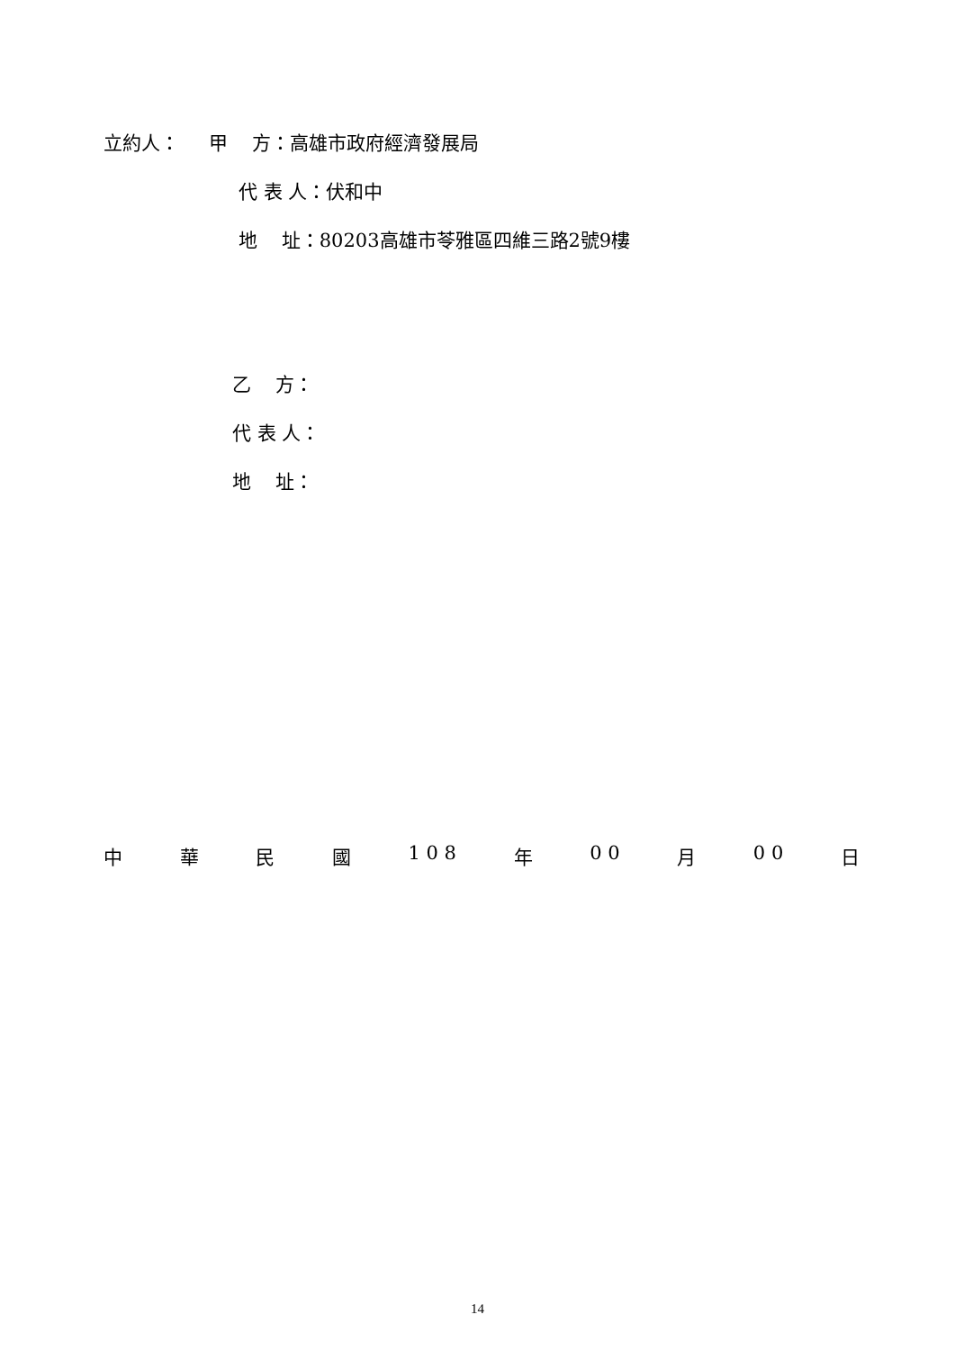立約人： 甲 方：高雄市政府經濟發展局
代 表 人：伏和中
地 址：80203高雄市苓雅區四維三路2號9樓
乙 方：
代 表 人：
地 址：
中 華 民 國 1 0 8 年 0 0 月 0 0 日
14